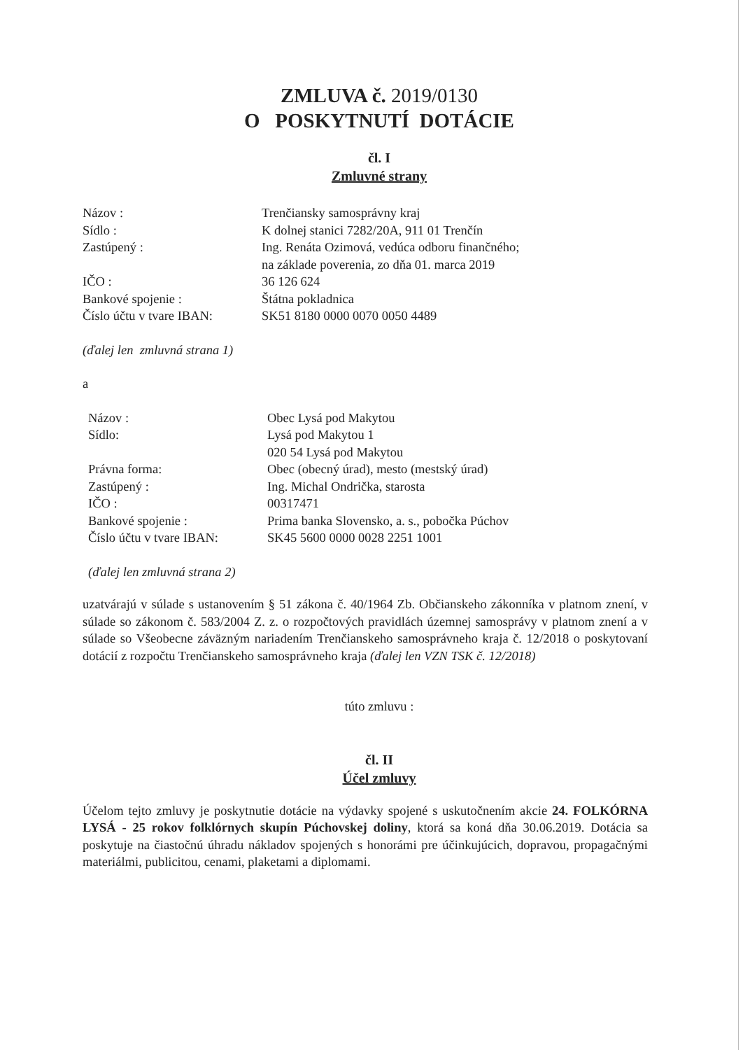ZMLUVA č. 2019/0130
O POSKYTNUTÍ DOTÁCIE
čl. I
Zmluvné strany
| Názov : | Trenčiansky samosprávny kraj |
| Sídlo : | K dolnej stanici 7282/20A, 911 01 Trenčín |
| Zastúpený : | Ing. Renáta Ozimová, vedúca odboru finančného; na základe poverenia, zo dňa 01. marca 2019 |
| IČO : | 36 126 624 |
| Bankové spojenie : | Štátna pokladnica |
| Číslo účtu v tvare IBAN: | SK51 8180 0000 0070 0050 4489 |
(ďalej len zmluvná strana 1)
a
| Názov : | Obec Lysá pod Makytou |
| Sídlo: | Lysá pod Makytou 1 020 54 Lysá pod Makytou |
| Právna forma: | Obec (obecný úrad), mesto (mestský úrad) |
| Zastúpený : | Ing. Michal Ondrička, starosta |
| IČO : | 00317471 |
| Bankové spojenie : | Prima banka Slovensko, a. s., pobočka Púchov |
| Číslo účtu v tvare IBAN: | SK45 5600 0000 0028 2251 1001 |
(ďalej len zmluvná strana 2)
uzatvárajú v súlade s ustanovením § 51 zákona č. 40/1964 Zb. Občianskeho zákonníka v platnom znení, v súlade so zákonom č. 583/2004 Z. z. o rozpočtových pravidlách územnej samosprávy v platnom znení a v súlade so Všeobecne záväzným nariadením Trenčianskeho samosprávneho kraja č. 12/2018 o poskytovaní dotácií z rozpočtu Trenčianskeho samosprávneho kraja (ďalej len VZN TSK č. 12/2018)
túto zmluvu :
čl. II
Účel zmluvy
Účelom tejto zmluvy je poskytnutie dotácie na výdavky spojené s uskutočnením akcie 24. FOLKÓRNA LYSÁ - 25 rokov folklórnych skupín Púchovskej doliny, ktorá sa koná dňa 30.06.2019. Dotácia sa poskytuje na čiastočnú úhradu nákladov spojených s honorámi pre účinkujúcich, dopravou, propagačnými materiálmi, publicitou, cenami, plaketami a diplomami.